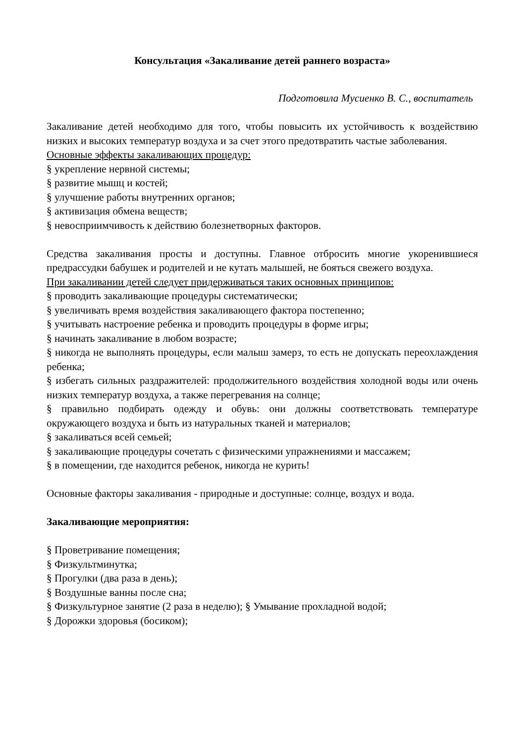Консультация «Закаливание детей раннего возраста»
Подготовила Мусиенко В. С., воспитатель
Закаливание детей необходимо для того, чтобы повысить их устойчивость к воздействию низких и высоких температур воздуха и за счет этого предотвратить частые заболевания.
Основные эффекты закаливающих процедур:
§ укрепление нервной системы;
§ развитие мышц и костей;
§ улучшение работы внутренних органов;
§ активизация обмена веществ;
§ невосприимчивость к действию болезнетворных факторов.
Средства закаливания просты и доступны. Главное отбросить многие укоренившиеся предрассудки бабушек и родителей и не кутать малышей, не бояться свежего воздуха.
При закаливании детей следует придерживаться таких основных принципов:
§ проводить закаливающие процедуры систематически;
§ увеличивать время воздействия закаливающего фактора постепенно;
§ учитывать настроение ребенка и проводить процедуры в форме игры;
§ начинать закаливание в любом возрасте;
§ никогда не выполнять процедуры, если малыш замерз, то есть не допускать переохлаждения ребенка;
§ избегать сильных раздражителей: продолжительного воздействия холодной воды или очень низких температур воздуха, а также перегревания на солнце;
§ правильно подбирать одежду и обувь: они должны соответствовать температуре окружающего воздуха и быть из натуральных тканей и материалов;
§ закаливаться всей семьей;
§ закаливающие процедуры сочетать с физическими упражнениями и массажем;
§ в помещении, где находится ребенок, никогда не курить!
Основные факторы закаливания - природные и доступные: солнце, воздух и вода.
Закаливающие мероприятия:
§ Проветривание помещения;
§ Физкультминутка;
§ Прогулки (два раза в день);
§ Воздушные ванны после сна;
§ Физкультурное занятие (2 раза в неделю); § Умывание прохладной водой;
§ Дорожки здоровья (босиком);